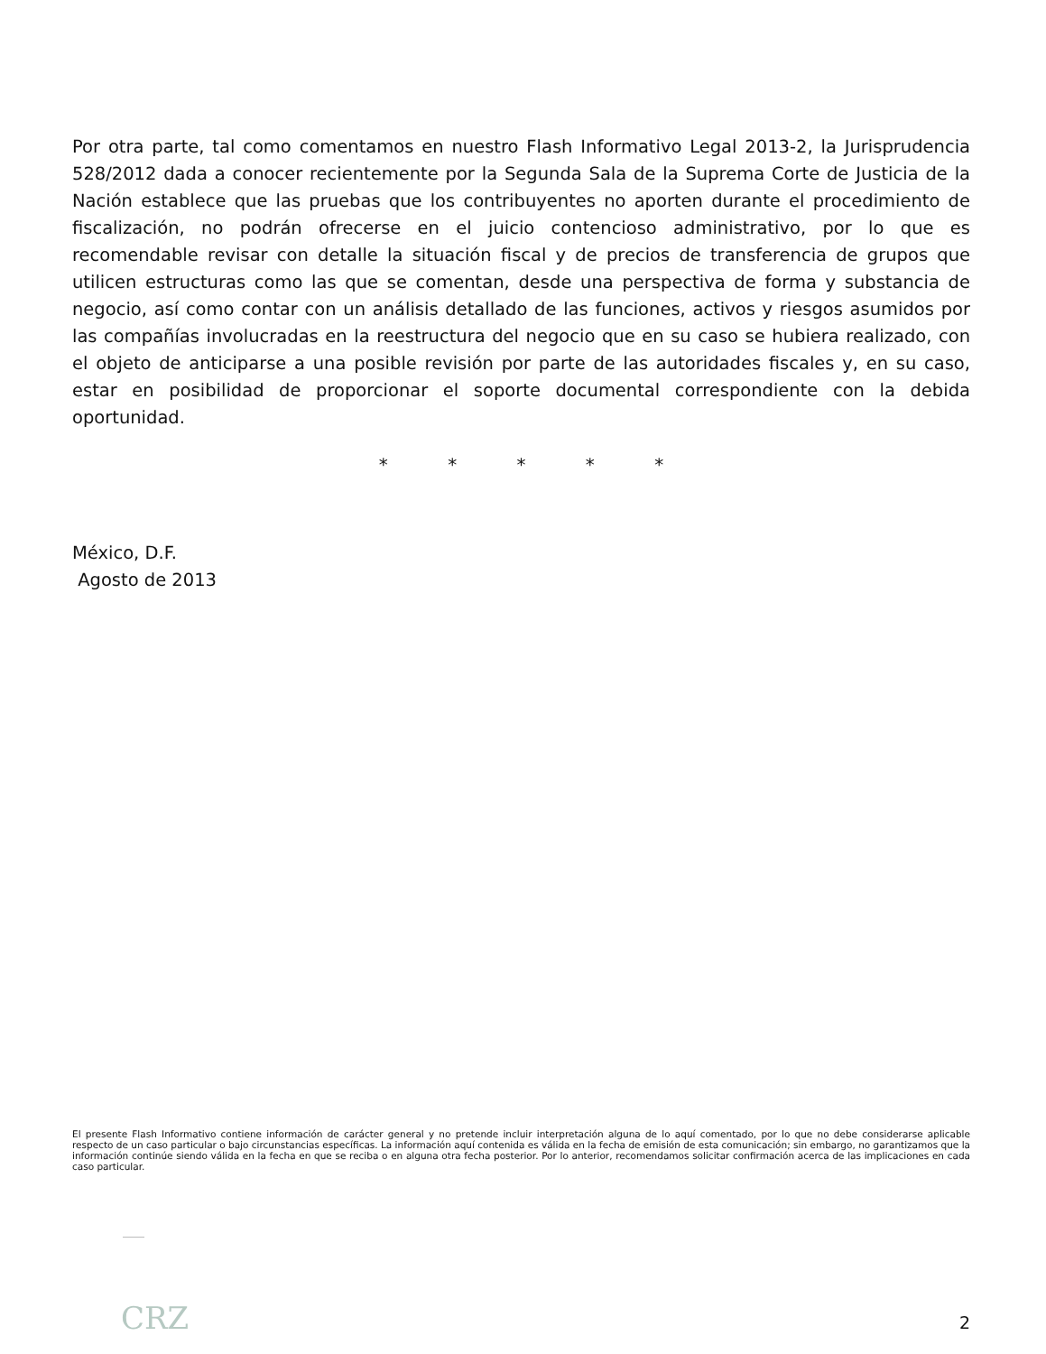Por otra parte, tal como comentamos en nuestro Flash Informativo Legal 2013-2, la Jurisprudencia 528/2012 dada a conocer recientemente por la Segunda Sala de la Suprema Corte de Justicia de la Nación establece que las pruebas que los contribuyentes no aporten durante el procedimiento de fiscalización, no podrán ofrecerse en el juicio contencioso administrativo, por lo que es recomendable revisar con detalle la situación fiscal y de precios de transferencia de grupos que utilicen estructuras como las que se comentan, desde una perspectiva de forma y substancia de negocio, así como contar con un análisis detallado de las funciones, activos y riesgos asumidos por las compañías involucradas en la reestructura del negocio que en su caso se hubiera realizado, con el objeto de anticiparse a una posible revisión por parte de las autoridades fiscales y, en su caso, estar en posibilidad de proporcionar el soporte documental correspondiente con la debida oportunidad.
* * * * *
México, D.F.
Agosto de 2013
El presente Flash Informativo contiene información de carácter general y no pretende incluir interpretación alguna de lo aquí comentado, por lo que no debe considerarse aplicable respecto de un caso particular o bajo circunstancias específicas. La información aquí contenida es válida en la fecha de emisión de esta comunicación; sin embargo, no garantizamos que la información continúe siendo válida en la fecha en que se reciba o en alguna otra fecha posterior. Por lo anterior, recomendamos solicitar confirmación acerca de las implicaciones en cada caso particular.
CRZ 2